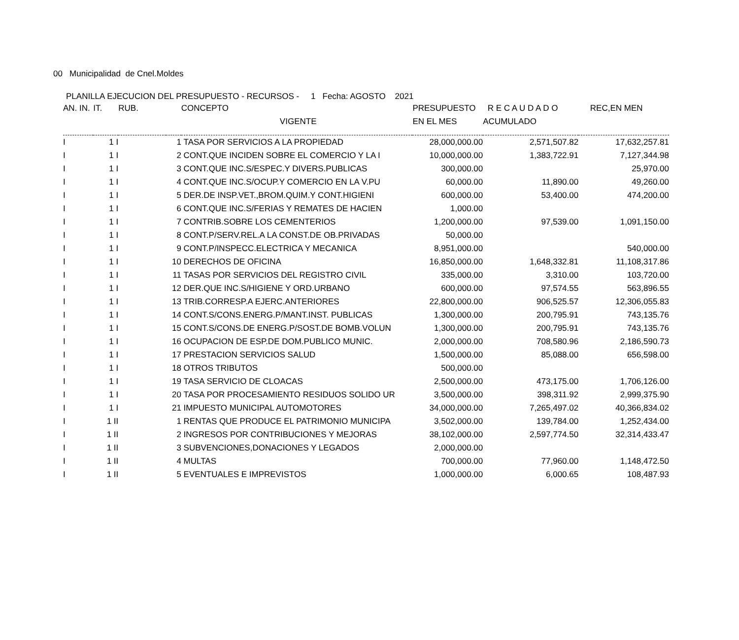00 Municipalidad de Cnel.Moldes
PLANILLA EJECUCION DEL PRESUPUESTO - RECURSOS - 1 Fecha: AGOSTO 2021
| AN. IN. | IT. | RUB. | | CONCEPTO | PRESUPUESTO | R E C A U D A D O | REC,EN MEN |
| --- | --- | --- | --- | --- | --- | --- | --- |
| | | | | VIGENTE | EN EL MES | ACUMULADO | |
| I | 1 I | | 1 | TASA POR SERVICIOS A LA PROPIEDAD | 28,000,000.00 | 2,571,507.82 | 17,632,257.81 |
| I | 1 I | | 2 | CONT.QUE INCIDEN SOBRE EL COMERCIO Y LA I | 10,000,000.00 | 1,383,722.91 | 7,127,344.98 |
| I | 1 I | | 3 | CONT.QUE INC.S/ESPEC.Y DIVERS.PUBLICAS | 300,000.00 | | 25,970.00 |
| I | 1 I | | 4 | CONT.QUE INC.S/OCUP.Y COMERCIO EN LA V.PU | 60,000.00 | 11,890.00 | 49,260.00 |
| I | 1 I | | 5 | DER.DE INSP.VET.,BROM.QUIM.Y CONT.HIGIENI | 600,000.00 | 53,400.00 | 474,200.00 |
| I | 1 I | | 6 | CONT.QUE INC.S/FERIAS Y REMATES DE HACIEN | 1,000.00 | | |
| I | 1 I | | 7 | CONTRIB.SOBRE LOS CEMENTERIOS | 1,200,000.00 | 97,539.00 | 1,091,150.00 |
| I | 1 I | | 8 | CONT.P/SERV.REL.A LA CONST.DE OB.PRIVADAS | 50,000.00 | | |
| I | 1 I | | 9 | CONT.P/INSPECC.ELECTRICA Y MECANICA | 8,951,000.00 | | 540,000.00 |
| I | 1 I | | 10 | DERECHOS DE OFICINA | 16,850,000.00 | 1,648,332.81 | 11,108,317.86 |
| I | 1 I | | 11 | TASAS POR SERVICIOS DEL REGISTRO CIVIL | 335,000.00 | 3,310.00 | 103,720.00 |
| I | 1 I | | 12 | DER.QUE INC.S/HIGIENE Y ORD.URBANO | 600,000.00 | 97,574.55 | 563,896.55 |
| I | 1 I | | 13 | TRIB.CORRESP.A EJERC.ANTERIORES | 22,800,000.00 | 906,525.57 | 12,306,055.83 |
| I | 1 I | | 14 | CONT.S/CONS.ENERG.P/MANT.INST. PUBLICAS | 1,300,000.00 | 200,795.91 | 743,135.76 |
| I | 1 I | | 15 | CONT.S/CONS.DE ENERG.P/SOST.DE BOMB.VOLUN | 1,300,000.00 | 200,795.91 | 743,135.76 |
| I | 1 I | | 16 | OCUPACION DE ESP.DE DOM.PUBLICO MUNIC. | 2,000,000.00 | 708,580.96 | 2,186,590.73 |
| I | 1 I | | 17 | PRESTACION SERVICIOS SALUD | 1,500,000.00 | 85,088.00 | 656,598.00 |
| I | 1 I | | 18 | OTROS TRIBUTOS | 500,000.00 | | |
| I | 1 I | | 19 | TASA SERVICIO DE CLOACAS | 2,500,000.00 | 473,175.00 | 1,706,126.00 |
| I | 1 I | | 20 | TASA POR PROCESAMIENTO RESIDUOS SOLIDO UR | 3,500,000.00 | 398,311.92 | 2,999,375.90 |
| I | 1 I | | 21 | IMPUESTO MUNICIPAL AUTOMOTORES | 34,000,000.00 | 7,265,497.02 | 40,366,834.02 |
| I | 1 II | | 1 | RENTAS QUE PRODUCE EL PATRIMONIO MUNICIPA | 3,502,000.00 | 139,784.00 | 1,252,434.00 |
| I | 1 II | | 2 | INGRESOS POR CONTRIBUCIONES Y MEJORAS | 38,102,000.00 | 2,597,774.50 | 32,314,433.47 |
| I | 1 II | | 3 | SUBVENCIONES,DONACIONES Y LEGADOS | 2,000,000.00 | | |
| I | 1 II | | 4 | MULTAS | 700,000.00 | 77,960.00 | 1,148,472.50 |
| I | 1 II | | 5 | EVENTUALES E IMPREVISTOS | 1,000,000.00 | 6,000.65 | 108,487.93 |